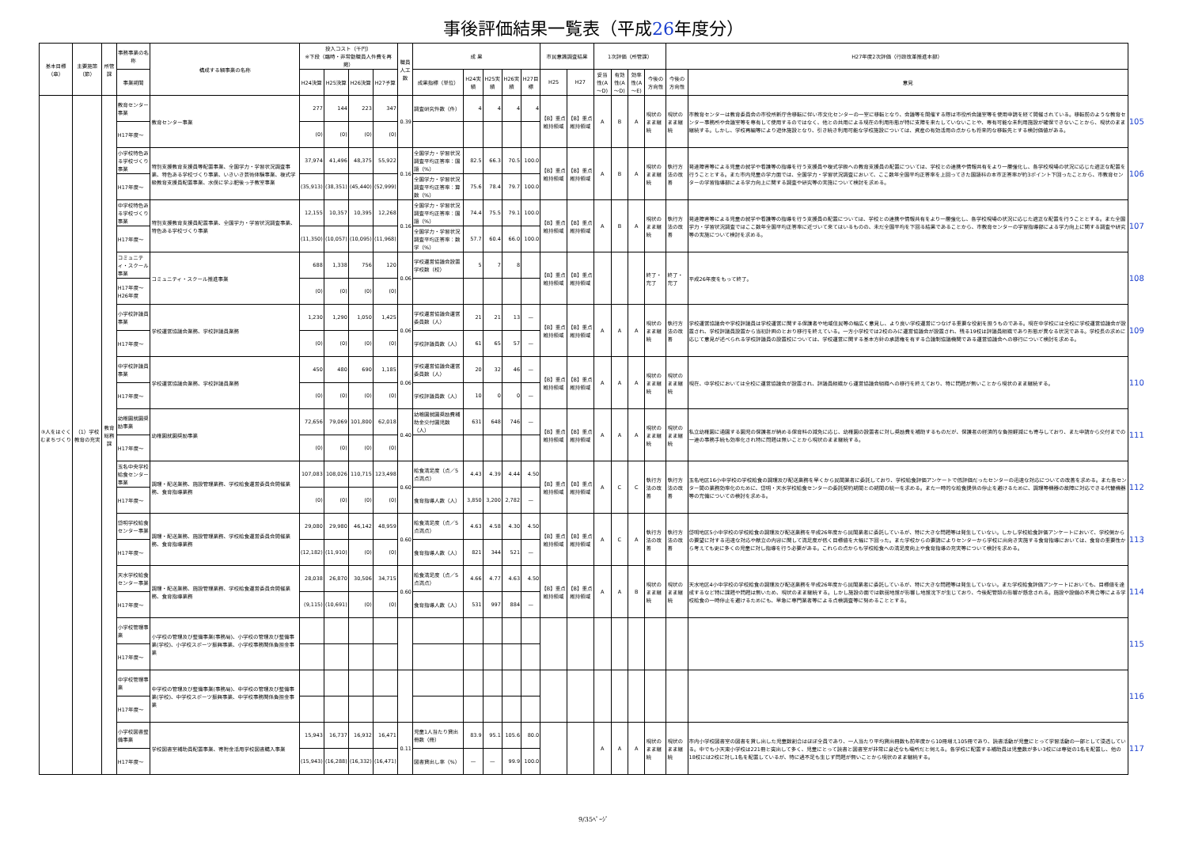事後評価結果一覧表（平成26年度分）
| 基本目標（章） | 主要施策（節） | 所管課 | 事務事業の名称 | 構成する細事業の名称 | 投入コスト（千円） ※下段（臨時・非常勤職員人件費を再掲） | | | | 職員 人工数 | 成 果 | | | | | 市民意識調査結果 | | 1次評価（所管課） | | | | H27年度2次評価（行政改革推進本部） | | |
| --- | --- | --- | --- | --- | --- | --- | --- | --- | --- | --- | --- | --- | --- | --- | --- | --- | --- | --- | --- | --- | --- | --- | --- |
| | | | 事業期間 | | H24決算 | H25決算 | H26決算 | H27予算 | | 成果指標（単位） | H24実績 | H25実績 | H26実績 | H27目標 | H25 | H27 | 妥当性(A～D) | 有効性(A～D) | 効率性(A～E) | 今後の方向性 | 今後の方向性 | 意見 | |
| ③人をはぐくむまちづくり | （1）学校教育の充実 | 教育総務課 | 教育センター事業 | 教育センター事業 | 277 | 144 | 223 | 347 | 0.39 | 調査研究件数（件） | 4 | 4 | 4 | 4 | 【B】重点維持領域 | 【B】重点維持領域 | A | B | A | 現状のまま継続 | 現状のまま継続 | 市教育センターは教育委員会の市役所新庁舎移転に伴い市文化センターの一室に移転となり、会議等を開催する際は市役所会議室等を使用申請を経て開催されている。移転前のような教育センター事務所や会議室等を専有して使用するのではなく、他との共用による現在の利用形態が特に支障を来たしていないことや、専有可能な未利用施設が確保できないことから、現状のまま継続する。しかし、学校再編等により遊休施設となり、引き続き利用可能な学校施設については、資産の有効活用の点からも将来的な移転先とする検討価値がある。 | 105 |
| | | | H17年度～ | | (0) | (0) | (0) | (0) | | | | | | | | | | | | | | | |
| | | | 小学校特色ある学校づくり事業 | 特別支援教育支援員等配置事業、全国学力・学習状況調査事業、特色ある学校づくり事業、いきいき芸術体験事業、複式学級教育支援員配置事業、水俣に学ぶ肥後っ子教室事業 | 37,974 | 41,496 | 48,375 | 55,922 | 0.16 | 全国学力・学習状況調査平均正答率：国語（%） | 82.5 | 66.3 | 70.5 | 100.0 | 【B】重点維持領域 | 【B】重点維持領域 | A | B | A | 現状のまま継続 | 執行方法の改善 | 発達障害等による児童の就学や看護等の指導を行う支援員や複式学級への教育支援員の配置については、学校との連携や情報共有をより一層強化し、各学校現場の状況に応じた適正な配置を行うこととする。また市内児童の学力面では、全国学力・学習状況調査において、ここ数年全国平均正答率を上回ってきた国語科の本市正答率が約3ポイント下回ったことから、市教育センターの学習指導部による学力向上に関する調査や研究等の実施について検討を求める。 | 106 |
| | | | H17年度～ | | (35,913) | (38,351) | (45,440) | (52,999) | | 全国学力・学習状況調査平均正答率：算数（%） | 75.6 | 78.4 | 79.7 | 100.0 | | | | | | | | | |
| | | | 中学校特色ある学校づくり事業 | 特別支援教育支援員配置事業、全国学力・学習状況調査事業、特色ある学校づくり事業 | 12,155 | 10,357 | 10,395 | 12,268 | 0.16 | 全国学力・学習状況調査平均正答率：国語（%） | 74.4 | 75.5 | 79.1 | 100.0 | 【B】重点維持領域 | 【B】重点維持領域 | A | B | A | 現状のまま継続 | 執行方法の改善 | 発達障害等による児童の就学や看護等の指導を行う支援員の配置については、学校との連携や情報共有をより一層強化し、各学校現場の状況に応じた適正な配置を行うこととする。また全国学力・学習状況調査ではここ数年全国平均正答率に近づいて来てはいるものの、未だ全国平均を下回る結果であることから、市教育センターの学習指導部による学力向上に関する調査や研究等の実施について検討を求める。 | 107 |
| | | | H17年度～ | | (11,350) | (10,057) | (10,095) | (11,968) | | 全国学力・学習状況調査平均正答率：数学（%） | 57.7 | 60.4 | 66.0 | 100.0 | | | | | | | | | |
| | | | コミュニティ・スクール事業 | コミュニティ・スクール推進事業 | 688 | 1,338 | 756 | 120 | 0.06 | 学校運営協議会設置学校数（校） | 5 | 7 | 8 | | 【B】重点維持領域 | 【B】重点維持領域 | | | | 終了・完了 | 終了・完了 | 平成26年度をもって終了。 | 108 |
| | | | H17年度～H26年度 | | (0) | (0) | (0) | (0) | | | | | | | | | | | | | | | |
| | | | 小学校評議員事業 | 学校運営協議会業務、学校評議員業務 | 1,230 | 1,290 | 1,050 | 1,425 | 0.06 | 学校運営協議会運営委員数（人） | 21 | 21 | 13 | — | 【B】重点維持領域 | 【B】重点維持領域 | A | A | A | 現状のまま継続 | 執行方法の改善 | 学校運営協議会や学校評議員は学校運営に関する保護者や地域住民等の幅広く意見し、より良い学校運営につなげる重要な役割を担うものである。現在中学校には全校に学校運営協議会が設置され、学校評議員設置から当初計画のとおり移行を終えている。一方小学校では2校のみに運営協議会が設置され、残る19校は評議員組織であり形態が異なる状況である。学校長の求めに応じて意見が述べられる学校評議員の設置校については、学校運営に関する基本方針の承認権を有する合議制協議機関である運営協議会への移行について検討を求める。 | 109 |
| | | | H17年度～ | | (0) | (0) | (0) | (0) | | 学校評議員数（人） | 61 | 65 | 57 | — | | | | | | | | | |
| | | | 中学校評議員事業 | 学校運営協議会業務、学校評議員業務 | 450 | 480 | 690 | 1,185 | 0.06 | 学校運営協議会運営委員数（人） | 20 | 32 | 46 | — | 【B】重点維持領域 | 【B】重点維持領域 | A | A | A | 現状のまま継続 | 現状のまま継続 | 現在、中学校においては全校に運営協議会が設置され、評議員組織から運営協議会組織への移行を終えており、特に問題が無いことから現状のまま継続する。 | 110 |
| | | | H17年度～ | | (0) | (0) | (0) | (0) | | 学校評議員数（人） | 10 | 0 | 0 | — | | | | | | | | | |
| | | | 幼稚園就園奨励事業 | 幼稚園就園奨励事業 | 72,656 | 79,069 | 101,800 | 62,018 | 0.40 | 幼稚園就園奨励費補助金交付園児数（人） | 631 | 648 | 746 | — | 【B】重点維持領域 | 【B】重点維持領域 | A | A | A | 現状のまま継続 | 現状のまま継続 | 私立幼稚園に通園する園児の保護者が納める保育料の減免に応じ、幼稚園の設置者に対し奨励費を補助するものだが、保護者の経済的な負担軽減にも寄与しており、また申請から交付までの一連の事務手続も効率化され特に問題は無いことから現状のまま継続する。 | 111 |
| | | | H17年度～ | | (0) | (0) | (0) | (0) | | | | | | | | | | | | | | | |
| | | | 玉名中央学校給食センター事業 | 調理・配送業務、施設管理業務、学校給食運営委員会開催業務、食育指導業務 | 107,083 | 108,026 | 110,715 | 123,498 | 0.60 | 給食満足度（点／5点満点） | 4.43 | 4.39 | 4.44 | 4.50 | 【B】重点維持領域 | 【B】重点維持領域 | A | C | C | 執行方法の改善 | 執行方法の改善 | 玉名地区16小中学校の学校給食の調理及び配送業務を早くから民間業者に委託しており、学校給食評価アンケートで低評価だったセンターの迅速な対応についての改善を求める。また各センター間の業務効率化のために、岱明・天水学校給食センターの委託契約期間との期間の統一を求める。また一時的な給食提供の停止を避けるために、調理等機器の故障に対応できる代替機器等の完備についての検討を求める。 | 112 |
| | | | H17年度～ | | (0) | (0) | (0) | (0) | | 食育指導人数（人） | 3,850 | 3,200 | 2,782 | — | | | | | | | | | |
| | | | 岱明学校給食センター事業 | 調理・配送業務、施設管理業務、学校給食運営委員会開催業務、食育指導業務 | 29,080 | 29,980 | 46,142 | 48,959 | 0.60 | 給食満足度（点／5点満点） | 4.63 | 4.58 | 4.30 | 4.50 | 【B】重点維持領域 | 【B】重点維持領域 | A | C | A | 執行方法の改善 | 執行方法の改善 | 岱明地区5小中学校の学校給食の調理及び配送業務を平成26年度から民間業者に委託しているが、特に大きな問題等は発生していない。しかし学校給食評価アンケートにおいて、学校側からの要望に対する迅速な対応や献立の内容に関して満足度が低く目標値を大幅に下回った。また学校からの要請によりセンターから学校に出向き実施する食育指導においては、食育の重要性から考えても更に多くの児童に対し指導を行う必要がある。これらの点からも学校給食への満足度向上や食育指導の充実等について検討を求める。 | 113 |
| | | | H17年度～ | | (12,182) | (11,910) | (0) | (0) | | 食育指導人数（人） | 821 | 344 | 521 | — | | | | | | | | | |
| | | | 天水学校給食センター事業 | 調理・配送業務、施設管理業務、学校給食運営委員会開催業務、食育指導業務 | 28,038 | 26,870 | 30,506 | 34,715 | 0.60 | 給食満足度（点／5点満点） | 4.66 | 4.77 | 4.63 | 4.50 | 【B】重点維持領域 | 【B】重点維持領域 | A | A | B | 現状のまま継続 | 現状のまま継続 | 天水地区4小中学校の学校給食の調理及び配送業務を平成26年度から民間業者に委託しているが、特に大きな問題等は発生していない。また学校給食評価アンケートにおいても、目標値を達成するなど特に課題や問題は無いため、現状のまま継続する。しかし施設の面では軟弱地盤が影響し地盤沈下が生じており、今後配管類の影響が懸念される。施設や設備の不具合等による学校給食の一時停止を避けるためにも、早急に専門業者等による点検調査等に努めることとする。 | 114 |
| | | | H17年度～ | | (9,115) | (10,691) | (0) | (0) | | 食育指導人数（人） | 531 | 997 | 884 | — | | | | | | | | | |
| | | | 小学校管理事業 | 小学校の管理及び整備事業(事務局)、小学校の管理及び整備事業(学校)、小学校スポーツ振興事業、小学校事務関係負担金事業 | | | | | | | | | | | | | | | | | | | 115 |
| | | | H17年度～ | | | | | | | | | | | | | | | | | | | | |
| | | | 中学校管理事業 | 中学校の管理及び整備事業(事務局)、中学校の管理及び整備事業(学校)、中学校スポーツ振興事業、中学校事務関係負担金事業 | | | | | | | | | | | | | | | | | | | 116 |
| | | | H17年度～ | | | | | | | | | | | | | | | | | | | | |
| | | | 小学校図書整備事業 | 学校図書室補助員配置事業、寄附金活用学校図書購入事業 | 15,943 | 16,737 | 16,932 | 16,471 | 0.11 | 児童1人当たり貸出冊数（冊） | 83.9 | 95.1 | 105.6 | 80.0 | | | A | A | A | 現状のまま継続 | 現状のまま継続 | 市内小学校図書室の図書を貸し出した児童数割合はほぼ全員であり、一人当たり平均貸出冊数も前年度から10冊増え105冊であり、読書活動が児童にとって学習活動の一部として浸透している。中でも小天東小学校は221冊と突出して多く、児童にとって読書と図書室が非常に身近なも場所だと伺える。各学校に配置する補助員は児童数が多い3校には専従の1名を配置し、他の18校には2校に対し1名を配置しているが、特に過不足も生じず問題が無いことから現状のまま継続する。 | 117 |
| | | | H17年度～ | | (15,943) | (16,288) | (16,332) | (16,471) | | 図書貸出し率（%） | — | — | 99.9 | 100.0 | | | | | | | | | |
9/35ﾍﾟｰｼﾞ